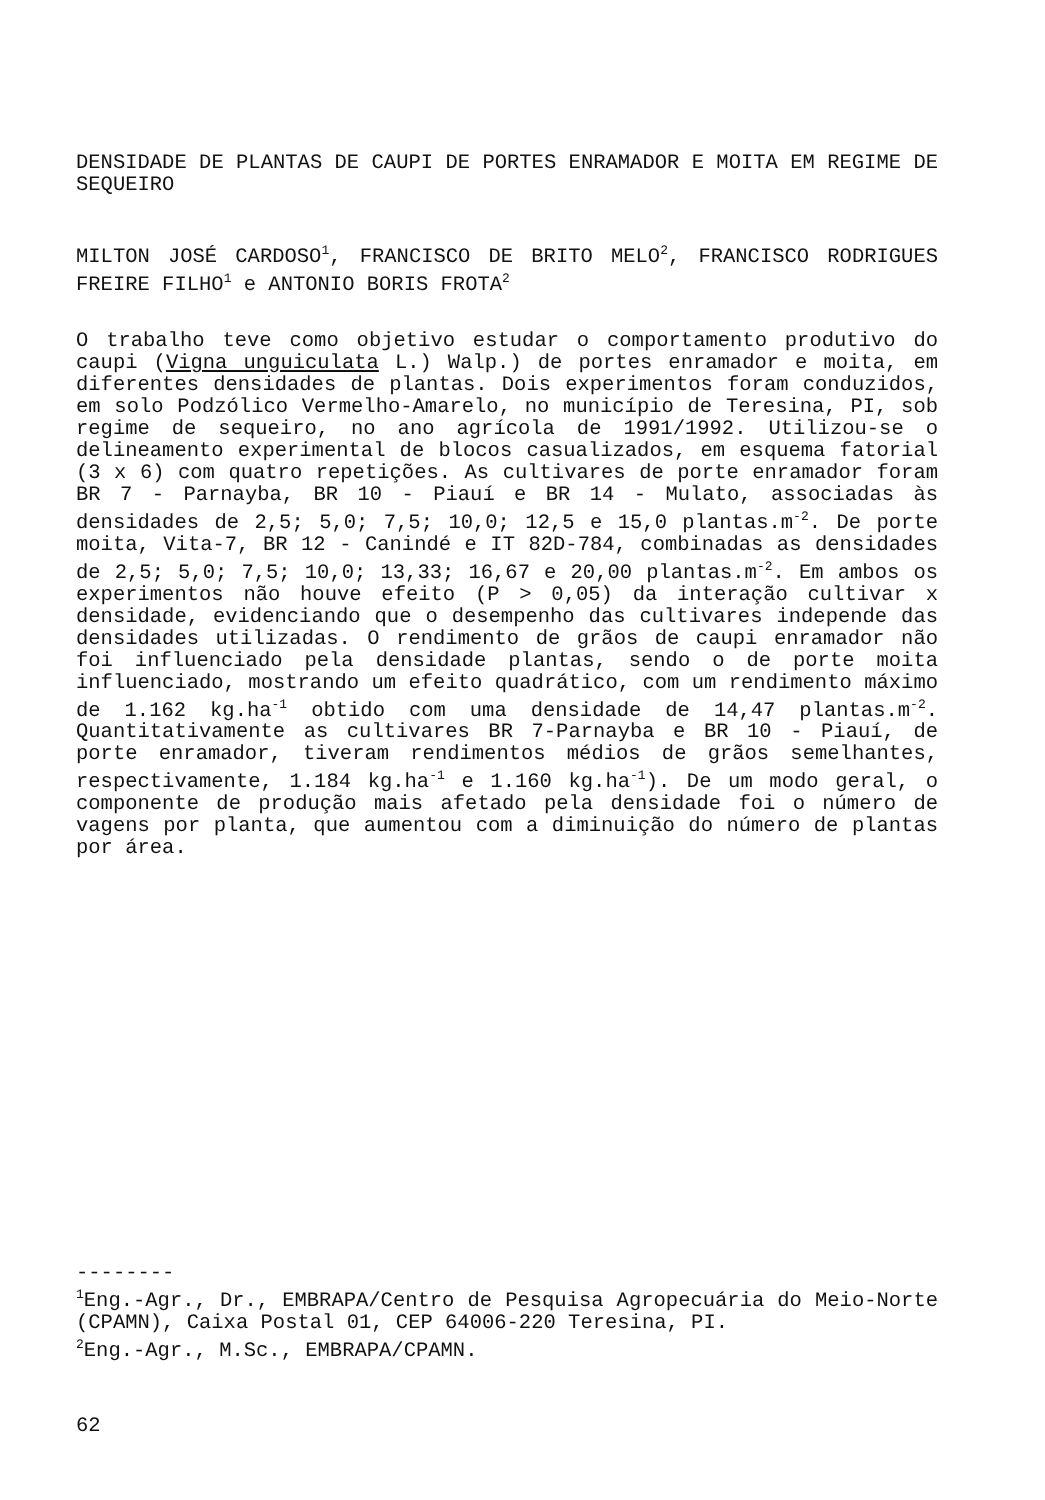DENSIDADE DE PLANTAS DE CAUPI DE PORTES ENRAMADOR E MOITA EM REGIME DE SEQUEIRO
MILTON JOSÉ CARDOSO<sup>1</sup>, FRANCISCO DE BRITO MELO<sup>2</sup>, FRANCISCO RODRIGUES FREIRE FILHO<sup>1</sup> e ANTONIO BORIS FROTA<sup>2</sup>
O trabalho teve como objetivo estudar o comportamento produtivo do caupi (Vigna unguiculata L.) Walp.) de portes enramador e moita, em diferentes densidades de plantas. Dois experimentos foram conduzidos, em solo Podzólico Vermelho-Amarelo, no município de Teresina, PI, sob regime de sequeiro, no ano agrícola de 1991/1992. Utilizou-se o delineamento experimental de blocos casualizados, em esquema fatorial (3 x 6) com quatro repetições. As cultivares de porte enramador foram BR 7 - Parnayba, BR 10 - Piauí e BR 14 - Mulato, associadas às densidades de 2,5; 5,0; 7,5; 10,0; 12,5 e 15,0 plantas.m<sup>-2</sup>. De porte moita, Vita-7, BR 12 - Canindé e IT 82D-784, combinadas as densidades de 2,5; 5,0; 7,5; 10,0; 13,33; 16,67 e 20,00 plantas.m<sup>-2</sup>. Em ambos os experimentos não houve efeito (P > 0,05) da interação cultivar x densidade, evidenciando que o desempenho das cultivares independe das densidades utilizadas. O rendimento de grãos de caupi enramador não foi influenciado pela densidade plantas, sendo o de porte moita influenciado, mostrando um efeito quadrático, com um rendimento máximo de 1.162 kg.ha<sup>-1</sup> obtido com uma densidade de 14,47 plantas.m<sup>-2</sup>. Quantitativamente as cultivares BR 7-Parnayba e BR 10 - Piauí, de porte enramador, tiveram rendimentos médios de grãos semelhantes, respectivamente, 1.184 kg.ha<sup>-1</sup> e 1.160 kg.ha<sup>-1</sup>). De um modo geral, o componente de produção mais afetado pela densidade foi o número de vagens por planta, que aumentou com a diminuição do número de plantas por área.
--------
<sup>1</sup> Eng.-Agr., Dr., EMBRAPA/Centro de Pesquisa Agropecuária do Meio-Norte (CPAMN), Caixa Postal 01, CEP 64006-220 Teresina, PI.
<sup>2</sup> Eng.-Agr., M.Sc., EMBRAPA/CPAMN.
62